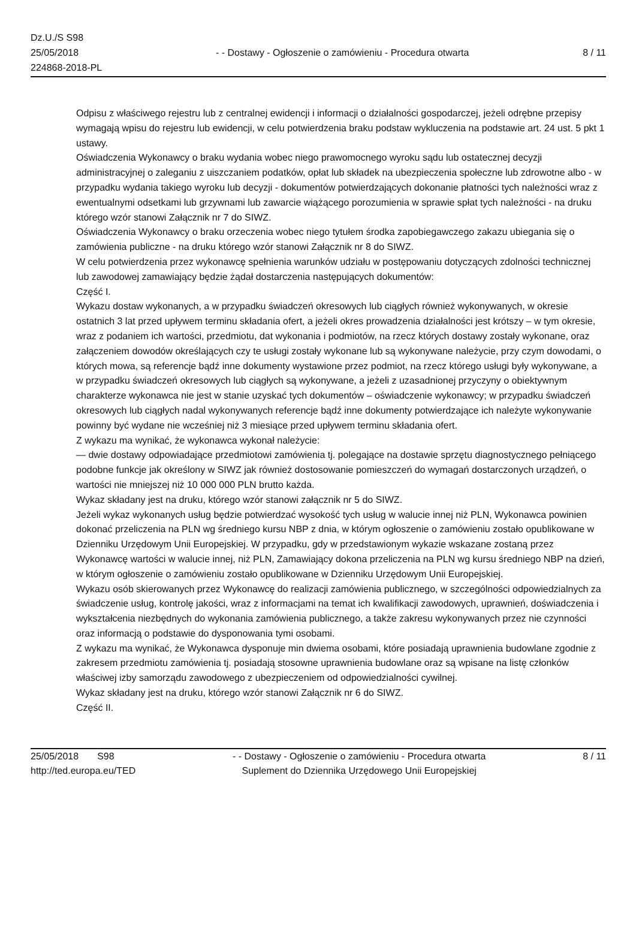Dz.U./S S98
25/05/2018
224868-2018-PL
- - Dostawy - Ogłoszenie o zamówieniu - Procedura otwarta
8 / 11
Odpisu z właściwego rejestru lub z centralnej ewidencji i informacji o działalności gospodarczej, jeżeli odrębne przepisy wymagają wpisu do rejestru lub ewidencji, w celu potwierdzenia braku podstaw wykluczenia na podstawie art. 24 ust. 5 pkt 1 ustawy.
Oświadczenia Wykonawcy o braku wydania wobec niego prawomocnego wyroku sądu lub ostatecznej decyzji administracyjnej o zaleganiu z uiszczaniem podatków, opłat lub składek na ubezpieczenia społeczne lub zdrowotne albo - w przypadku wydania takiego wyroku lub decyzji - dokumentów potwierdzających dokonanie płatności tych należności wraz z ewentualnymi odsetkami lub grzywnami lub zawarcie wiążącego porozumienia w sprawie spłat tych należności - na druku którego wzór stanowi Załącznik nr 7 do SIWZ.
Oświadczenia Wykonawcy o braku orzeczenia wobec niego tytułem środka zapobiegawczego zakazu ubiegania się o zamówienia publiczne - na druku którego wzór stanowi Załącznik nr 8 do SIWZ.
W celu potwierdzenia przez wykonawcę spełnienia warunków udziału w postępowaniu dotyczących zdolności technicznej lub zawodowej zamawiający będzie żądał dostarczenia następujących dokumentów:
Część I.
Wykazu dostaw wykonanych, a w przypadku świadczeń okresowych lub ciągłych również wykonywanych, w okresie ostatnich 3 lat przed upływem terminu składania ofert, a jeżeli okres prowadzenia działalności jest krótszy – w tym okresie, wraz z podaniem ich wartości, przedmiotu, dat wykonania i podmiotów, na rzecz których dostawy zostały wykonane, oraz załączeniem dowodów określających czy te usługi zostały wykonane lub są wykonywane należycie, przy czym dowodami, o których mowa, są referencje bądź inne dokumenty wystawione przez podmiot, na rzecz którego usługi były wykonywane, a w przypadku świadczeń okresowych lub ciągłych są wykonywane, a jeżeli z uzasadnionej przyczyny o obiektywnym charakterze wykonawca nie jest w stanie uzyskać tych dokumentów – oświadczenie wykonawcy; w przypadku świadczeń okresowych lub ciągłych nadal wykonywanych referencje bądź inne dokumenty potwierdzające ich należyte wykonywanie powinny być wydane nie wcześniej niż 3 miesiące przed upływem terminu składania ofert.
Z wykazu ma wynikać, że wykonawca wykonał należycie:
— dwie dostawy odpowiadające przedmiotowi zamówienia tj. polegające na dostawie sprzętu diagnostycznego pełniącego podobne funkcje jak określony w SIWZ jak również dostosowanie pomieszczeń do wymagań dostarczonych urządzeń, o wartości nie mniejszej niż 10 000 000 PLN brutto każda.
Wykaz składany jest na druku, którego wzór stanowi załącznik nr 5 do SIWZ.
Jeżeli wykaz wykonanych usług będzie potwierdzać wysokość tych usług w walucie innej niż PLN, Wykonawca powinien dokonać przeliczenia na PLN wg średniego kursu NBP z dnia, w którym ogłoszenie o zamówieniu zostało opublikowane w Dzienniku Urzędowym Unii Europejskiej. W przypadku, gdy w przedstawionym wykazie wskazane zostaną przez Wykonawcę wartości w walucie innej, niż PLN, Zamawiający dokona przeliczenia na PLN wg kursu średniego NBP na dzień, w którym ogłoszenie o zamówieniu zostało opublikowane w Dzienniku Urzędowym Unii Europejskiej.
Wykazu osób skierowanych przez Wykonawcę do realizacji zamówienia publicznego, w szczególności odpowiedzialnych za świadczenie usług, kontrolę jakości, wraz z informacjami na temat ich kwalifikacji zawodowych, uprawnień, doświadczenia i wykształcenia niezbędnych do wykonania zamówienia publicznego, a także zakresu wykonywanych przez nie czynności oraz informacją o podstawie do dysponowania tymi osobami.
Z wykazu ma wynikać, że Wykonawca dysponuje min dwiema osobami, które posiadają uprawnienia budowlane zgodnie z zakresem przedmiotu zamówienia tj. posiadają stosowne uprawnienia budowlane oraz są wpisane na listę członków właściwej izby samorządu zawodowego z ubezpieczeniem od odpowiedzialności cywilnej.
Wykaz składany jest na druku, którego wzór stanowi Załącznik nr 6 do SIWZ.
Część II.
25/05/2018 S98
http://ted.europa.eu/TED
- - Dostawy - Ogłoszenie o zamówieniu - Procedura otwarta
Suplement do Dziennika Urzędowego Unii Europejskiej
8 / 11